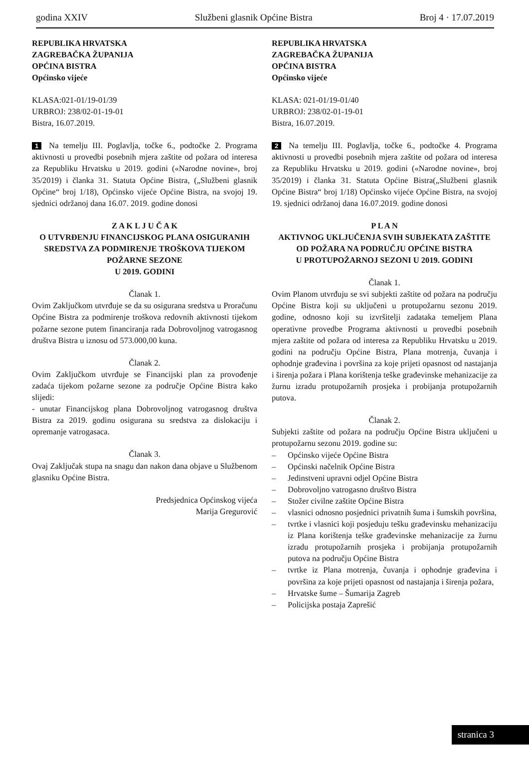godina XXIV Službeni glasnik Općine Bistra Broj 4 · 17.07.2019
REPUBLIKA HRVATSKA
ZAGREBAČKA ŽUPANIJA
OPĆINA BISTRA
Općinsko vijeće
KLASA:021-01/19-01/39
URBROJ: 238/02-01-19-01
Bistra, 16.07.2019.
1 Na temelju III. Poglavlja, točke 6., podtočke 2. Programa aktivnosti u provedbi posebnih mjera zaštite od požara od interesa za Republiku Hrvatsku u 2019. godini («Narodne novine», broj 35/2019) i članka 31. Statuta Općine Bistra, („Službeni glasnik Općine“ broj 1/18), Općinsko vijeće Općine Bistra, na svojoj 19. sjednici održanoj dana 16.07. 2019. godine donosi
Z A K L J U Č A K
O UTVRĐENJU FINANCIJSKOG PLANA OSIGURANIH SREDSTVA ZA PODMIRENJE TROŠKOVA TIJEKOM POŽARNE SEZONE
U 2019. GODINI
Članak 1.
Ovim Zaključkom utvrđuje se da su osigurana sredstva u Proračunu Općine Bistra za podmirenje troškova redovnih aktivnosti tijekom požarne sezone putem financiranja rada Dobrovoljnog vatrogasnog društva Bistra u iznosu od 573.000,00 kuna.
Članak 2.
Ovim Zaključkom utvrđuje se Financijski plan za provođenje zadaća tijekom požarne sezone za područje Općine Bistra kako slijedi:
- unutar Financijskog plana Dobrovoljnog vatrogasnog društva Bistra za 2019. godinu osigurana su sredstva za dislokaciju i opremanje vatrogasaca.
Članak 3.
Ovaj Zaključak stupa na snagu dan nakon dana objave u Službenom glasniku Općine Bistra.
Predsjednica Općinskog vijeća
Marija Gregurović
REPUBLIKA HRVATSKA
ZAGREBAČKA ŽUPANIJA
OPĆINA BISTRA
Općinsko vijeće
KLASA: 021-01/19-01/40
URBROJ: 238/02-01-19-01
Bistra, 16.07.2019.
2 Na temelju III. Poglavlja, točke 6., podtočke 4. Programa aktivnosti u provedbi posebnih mjera zaštite od požara od interesa za Republiku Hrvatsku u 2019. godini («Narodne novine», broj 35/2019) i članka 31. Statuta Općine Bistra(„Službeni glasnik Općine Bistra“ broj 1/18) Općinsko vijeće Općine Bistra, na svojoj 19. sjednici održanoj dana 16.07.2019. godine donosi
P L A N
AKTIVNOG UKLJUČENJA SVIH SUBJEKATA ZAŠTITE OD POŽARA NA PODRUČJU OPĆINE BISTRA
U PROTUPOŽARNOJ SEZONI U 2019. GODINI
Članak 1.
Ovim Planom utvrđuju se svi subjekti zaštite od požara na području Općine Bistra koji su uključeni u protupožarnu sezonu 2019. godine, odnosno koji su izvršitelji zadataka temeljem Plana operativne provedbe Programa aktivnosti u provedbi posebnih mjera zaštite od požara od interesa za Republiku Hrvatsku u 2019. godini na području Općine Bistra, Plana motrenja, čuvanja i ophodnje građevina i površina za koje prijeti opasnost od nastajanja i širenja požara i Plana korištenja teške građevinske mehanizacije za žurnu izradu protupožarnih prosjeka i probijanja protupožarnih putova.
Članak 2.
Subjekti zaštite od požara na području Općine Bistra uključeni u protupožarnu sezonu 2019. godine su:
– Općinsko vijeće Općine Bistra
– Općinski načelnik Općine Bistra
– Jedinstveni upravni odjel Općine Bistra
– Dobrovoljno vatrogasno društvo Bistra
– Stožer civilne zaštite Općine Bistra
– vlasnici odnosno posjednici privatnih šuma i šumskih površina,
– tvrtke i vlasnici koji posjeduju tešku građevinsku mehanizaciju iz Plana korištenja teške građevinske mehanizacije za žurnu izradu protupožarnih prosjeka i probijanja protupožarnih putova na području Općine Bistra
– tvrtke iz Plana motrenja, čuvanja i ophodnje građevina i površina za koje prijeti opasnost od nastajanja i širenja požara,
– Hrvatske šume – Šumarija Zagreb
– Policijska postaja Zaprešić
stranica 3